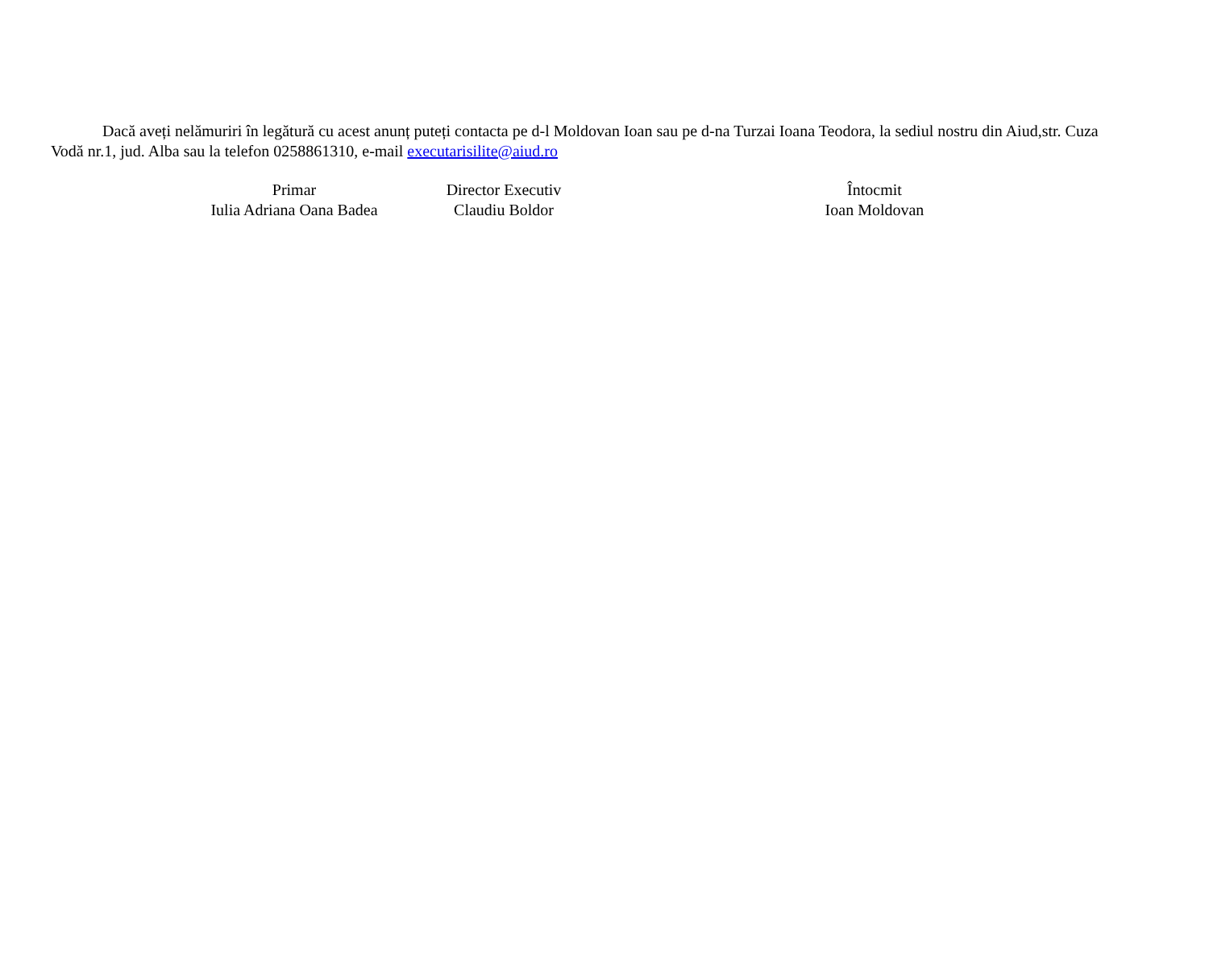Dacă aveți nelămuriri în legătură cu acest anunț puteți contacta pe d-l Moldovan Ioan sau pe d-na Turzai Ioana Teodora, la sediul nostru din Aiud,str. Cuza Vodă nr.1, jud. Alba sau la telefon 0258861310, e-mail executarisilite@aiud.ro
Primar
Iulia Adriana Oana Badea
Director Executiv
Claudiu Boldor
Întocmit
Ioan Moldovan